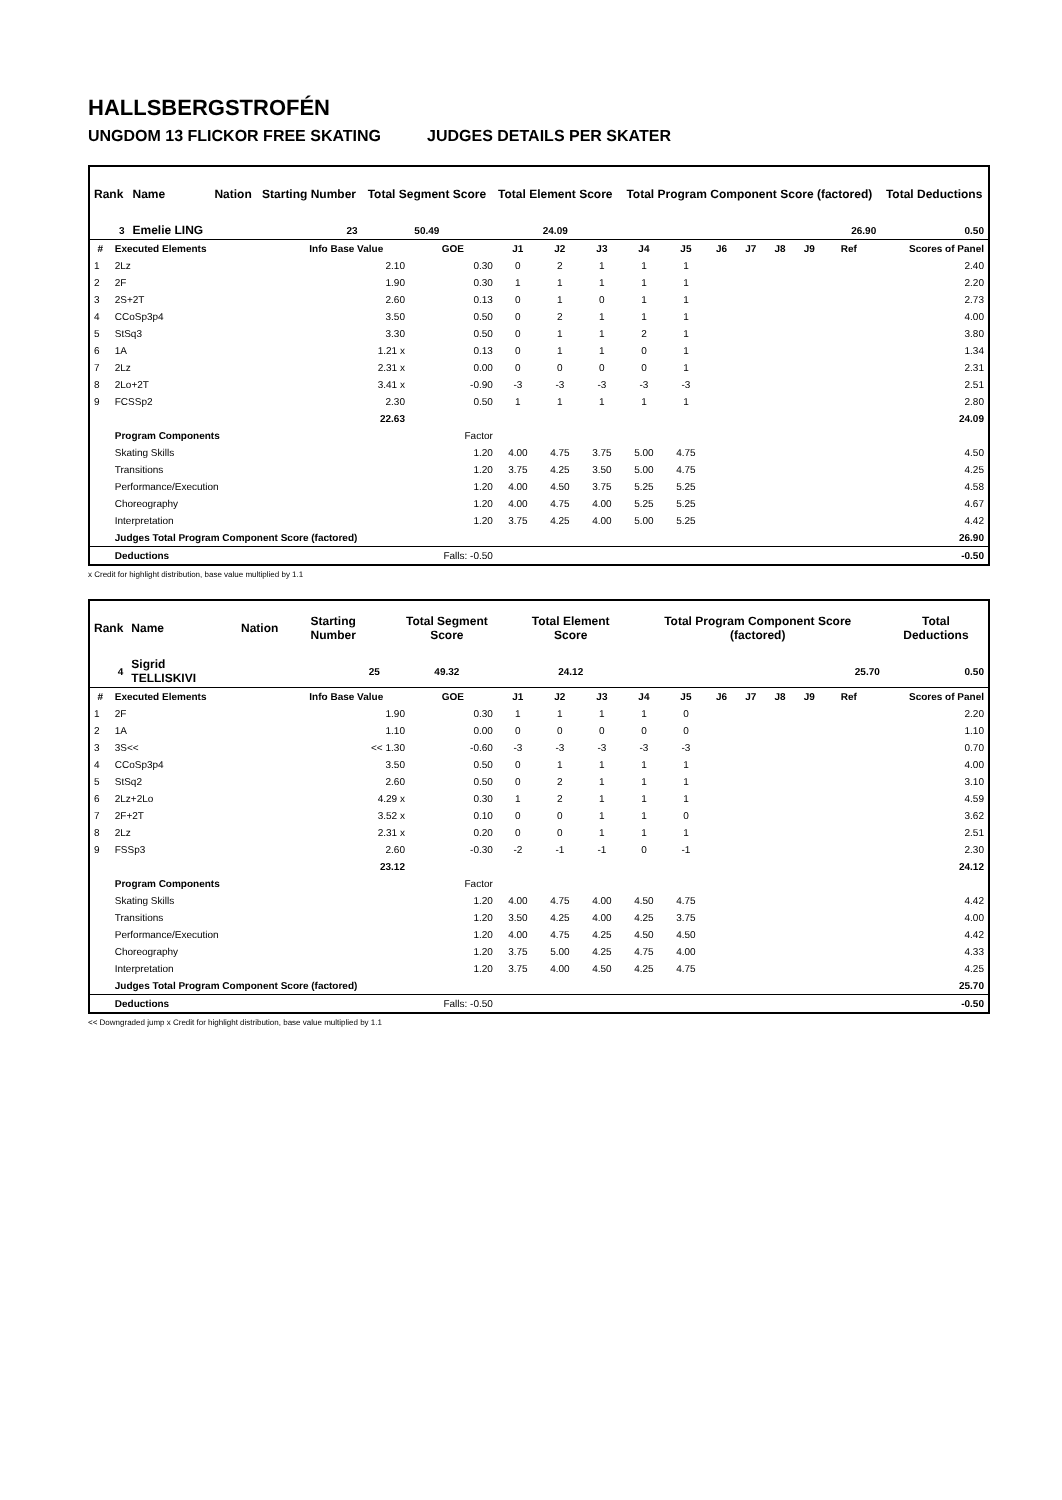HALLSBERGSTROFÉN
UNGDOM 13 FLICKOR FREE SKATING JUDGES DETAILS PER SKATER
| Rank | Name | Nation | Starting Number | Total Segment Score | Total Element Score | Total Program Component Score (factored) | Total Deductions |
| --- | --- | --- | --- | --- | --- | --- | --- |
| 3 | Emelie LING | | 23 | 50.49 | 24.09 | 26.90 | 0.50 |
| # | Executed Elements | Info Base Value | GOE | J1 | J2 | J3 | J4 | J5 | J6 | J7 | J8 | J9 | Ref | Scores of Panel |
| --- | --- | --- | --- | --- | --- | --- | --- | --- | --- | --- | --- | --- | --- | --- |
| 1 | 2Lz | 2.10 | 0.30 | 0 | 2 | 1 | 1 | 1 | | | | | | 2.40 |
| 2 | 2F | 1.90 | 0.30 | 1 | 1 | 1 | 1 | 1 | | | | | | 2.20 |
| 3 | 2S+2T | 2.60 | 0.13 | 0 | 1 | 0 | 1 | 1 | | | | | | 2.73 |
| 4 | CCoSp3p4 | 3.50 | 0.50 | 0 | 2 | 1 | 1 | 1 | | | | | | 4.00 |
| 5 | StSq3 | 3.30 | 0.50 | 0 | 1 | 1 | 2 | 1 | | | | | | 3.80 |
| 6 | 1A | 1.21 x | 0.13 | 0 | 1 | 1 | 0 | 1 | | | | | | 1.34 |
| 7 | 2Lz | 2.31 x | 0.00 | 0 | 0 | 0 | 0 | 1 | | | | | | 2.31 |
| 8 | 2Lo+2T | 3.41 x | -0.90 | -3 | -3 | -3 | -3 | -3 | | | | | | 2.51 |
| 9 | FCSSp2 | 2.30 | 0.50 | 1 | 1 | 1 | 1 | 1 | | | | | | 2.80 |
| | | 22.63 | | | | | | | | | | | | 24.09 |
| | Program Components | | Factor | | | | | | | | | | | |
| | Skating Skills | | 1.20 | 4.00 | 4.75 | 3.75 | 5.00 | 4.75 | | | | | | 4.50 |
| | Transitions | | 1.20 | 3.75 | 4.25 | 3.50 | 5.00 | 4.75 | | | | | | 4.25 |
| | Performance/Execution | | 1.20 | 4.00 | 4.50 | 3.75 | 5.25 | 5.25 | | | | | | 4.58 |
| | Choreography | | 1.20 | 4.00 | 4.75 | 4.00 | 5.25 | 5.25 | | | | | | 4.67 |
| | Interpretation | | 1.20 | 3.75 | 4.25 | 4.00 | 5.00 | 5.25 | | | | | | 4.42 |
| | Judges Total Program Component Score (factored) | | | | | | | | | | | | | 26.90 |
| | Deductions | | Falls: -0.50 | | | | | | | | | | | -0.50 |
x Credit for highlight distribution, base value multiplied by 1.1
| Rank | Name | Nation | Starting Number | Total Segment Score | Total Element Score | Total Program Component Score (factored) | Total Deductions |
| --- | --- | --- | --- | --- | --- | --- | --- |
| 4 | Sigrid TELLISKIVI | | 25 | 49.32 | 24.12 | 25.70 | 0.50 |
| # | Executed Elements | Info Base Value | GOE | J1 | J2 | J3 | J4 | J5 | J6 | J7 | J8 | J9 | Ref | Scores of Panel |
| --- | --- | --- | --- | --- | --- | --- | --- | --- | --- | --- | --- | --- | --- | --- |
| 1 | 2F | 1.90 | 0.30 | 1 | 1 | 1 | 1 | 0 | | | | | | 2.20 |
| 2 | 1A | 1.10 | 0.00 | 0 | 0 | 0 | 0 | 0 | | | | | | 1.10 |
| 3 | 3S<< | << 1.30 | -0.60 | -3 | -3 | -3 | -3 | -3 | | | | | | 0.70 |
| 4 | CCoSp3p4 | 3.50 | 0.50 | 0 | 1 | 1 | 1 | 1 | | | | | | 4.00 |
| 5 | StSq2 | 2.60 | 0.50 | 0 | 2 | 1 | 1 | 1 | | | | | | 3.10 |
| 6 | 2Lz+2Lo | 4.29 x | 0.30 | 1 | 2 | 1 | 1 | 1 | | | | | | 4.59 |
| 7 | 2F+2T | 3.52 x | 0.10 | 0 | 0 | 1 | 1 | 0 | | | | | | 3.62 |
| 8 | 2Lz | 2.31 x | 0.20 | 0 | 0 | 1 | 1 | 1 | | | | | | 2.51 |
| 9 | FSSp3 | 2.60 | -0.30 | -2 | -1 | -1 | 0 | -1 | | | | | | 2.30 |
| | | 23.12 | | | | | | | | | | | | 24.12 |
| | Program Components | | Factor | | | | | | | | | | | |
| | Skating Skills | | 1.20 | 4.00 | 4.75 | 4.00 | 4.50 | 4.75 | | | | | | 4.42 |
| | Transitions | | 1.20 | 3.50 | 4.25 | 4.00 | 4.25 | 3.75 | | | | | | 4.00 |
| | Performance/Execution | | 1.20 | 4.00 | 4.75 | 4.25 | 4.50 | 4.50 | | | | | | 4.42 |
| | Choreography | | 1.20 | 3.75 | 5.00 | 4.25 | 4.75 | 4.00 | | | | | | 4.33 |
| | Interpretation | | 1.20 | 3.75 | 4.00 | 4.50 | 4.25 | 4.75 | | | | | | 4.25 |
| | Judges Total Program Component Score (factored) | | | | | | | | | | | | | 25.70 |
| | Deductions | | Falls: -0.50 | | | | | | | | | | | -0.50 |
<< Downgraded jump x Credit for highlight distribution, base value multiplied by 1.1